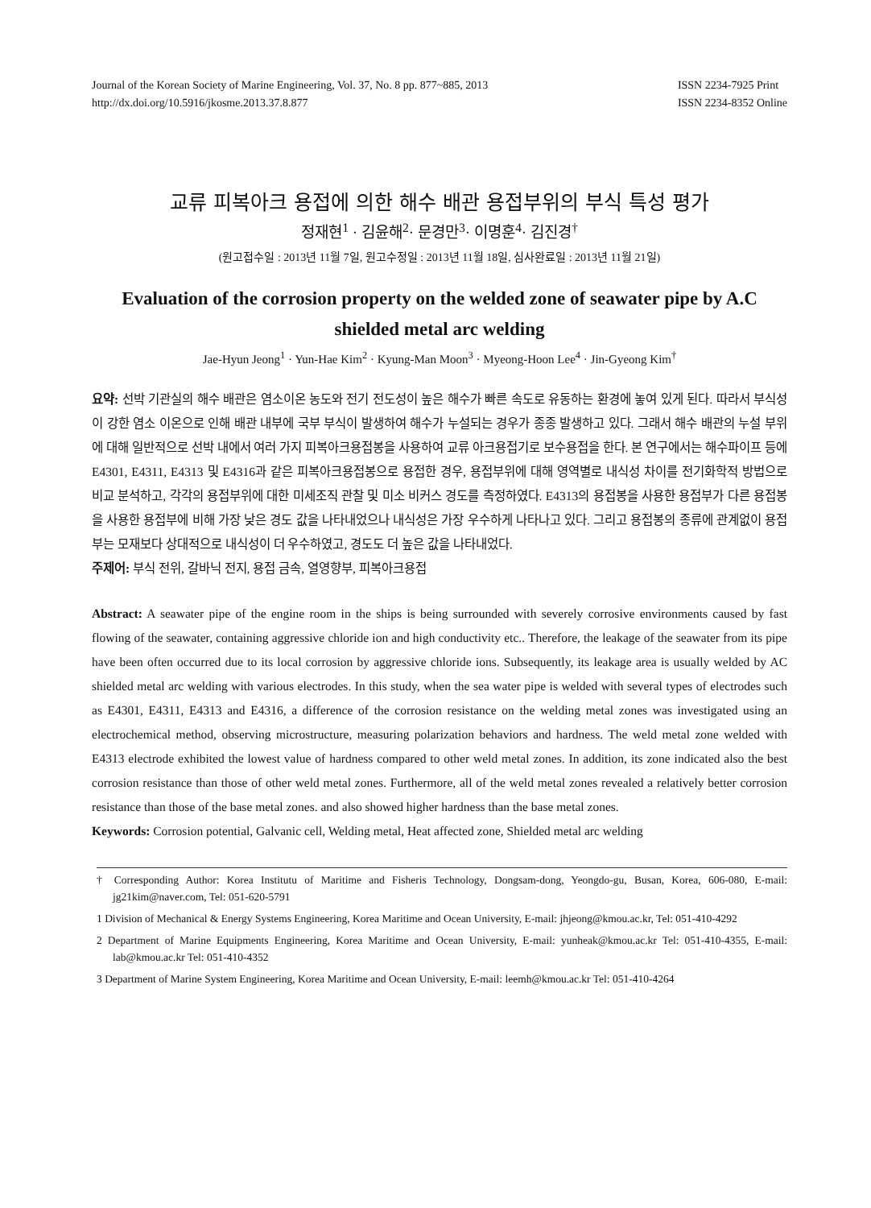Journal of the Korean Society of Marine Engineering, Vol. 37, No. 8 pp. 877~885, 2013
http://dx.doi.org/10.5916/jkosme.2013.37.8.877
ISSN 2234-7925 Print
ISSN 2234-8352 Online
교류 피복아크 용접에 의한 해수 배관 용접부위의 부식 특성 평가
정재현<sup>1</sup> · 김윤해<sup>2</sup>· 문경만<sup>3</sup>· 이명훈<sup>4</sup>· 김진경<sup>†</sup>
(원고접수일 : 2013년 11월 7일, 원고수정일 : 2013년 11월 18일, 심사완료일 : 2013년 11월 21일)
Evaluation of the corrosion property on the welded zone of seawater pipe by A.C shielded metal arc welding
Jae-Hyun Jeong<sup>1</sup> · Yun-Hae Kim<sup>2</sup> · Kyung-Man Moon<sup>3</sup> · Myeong-Hoon Lee<sup>4</sup> · Jin-Gyeong Kim<sup>†</sup>
요약: 선박 기관실의 해수 배관은 염소이온 농도와 전기 전도성이 높은 해수가 빠른 속도로 유동하는 환경에 놓여 있게 된다. 따라서 부식성이 강한 염소 이온으로 인해 배관 내부에 국부 부식이 발생하여 해수가 누설되는 경우가 종종 발생하고 있다. 그래서 해수 배관의 누설 부위에 대해 일반적으로 선박 내에서 여러 가지 피복아크용접봉을 사용하여 교류 아크용접기로 보수용접을 한다. 본 연구에서는 해수파이프 등에 E4301, E4311, E4313 및 E4316과 같은 피복아크용접봉으로 용접한 경우, 용접부위에 대해 영역별로 내식성 차이를 전기화학적 방법으로 비교 분석하고, 각각의 용접부위에 대한 미세조직 관찰 및 미소 비커스 경도를 측정하였다. E4313의 용접봉을 사용한 용접부가 다른 용접봉을 사용한 용접부에 비해 가장 낮은 경도 값을 나타내었으나 내식성은 가장 우수하게 나타나고 있다. 그리고 용접봉의 종류에 관계없이 용접부는 모재보다 상대적으로 내식성이 더 우수하였고, 경도도 더 높은 값을 나타내었다.
주제어: 부식 전위, 갈바닉 전지, 용접 금속, 열영향부, 피복아크용접
Abstract: A seawater pipe of the engine room in the ships is being surrounded with severely corrosive environments caused by fast flowing of the seawater, containing aggressive chloride ion and high conductivity etc.. Therefore, the leakage of the seawater from its pipe have been often occurred due to its local corrosion by aggressive chloride ions. Subsequently, its leakage area is usually welded by AC shielded metal arc welding with various electrodes. In this study, when the sea water pipe is welded with several types of electrodes such as E4301, E4311, E4313 and E4316, a difference of the corrosion resistance on the welding metal zones was investigated using an electrochemical method, observing microstructure, measuring polarization behaviors and hardness. The weld metal zone welded with E4313 electrode exhibited the lowest value of hardness compared to other weld metal zones. In addition, its zone indicated also the best corrosion resistance than those of other weld metal zones. Furthermore, all of the weld metal zones revealed a relatively better corrosion resistance than those of the base metal zones. and also showed higher hardness than the base metal zones.
Keywords: Corrosion potential, Galvanic cell, Welding metal, Heat affected zone, Shielded metal arc welding
† Corresponding Author: Korea Institutu of Maritime and Fisheris Technology, Dongsam-dong, Yeongdo-gu, Busan, Korea, 606-080, E-mail: jg21kim@naver.com, Tel: 051-620-5791
1 Division of Mechanical & Energy Systems Engineering, Korea Maritime and Ocean University, E-mail: jhjeong@kmou.ac.kr, Tel: 051-410-4292
2 Department of Marine Equipments Engineering, Korea Maritime and Ocean University, E-mail: yunheak@kmou.ac.kr Tel: 051-410-4355, E-mail: lab@kmou.ac.kr Tel: 051-410-4352
3 Department of Marine System Engineering, Korea Maritime and Ocean University, E-mail: leemh@kmou.ac.kr Tel: 051-410-4264